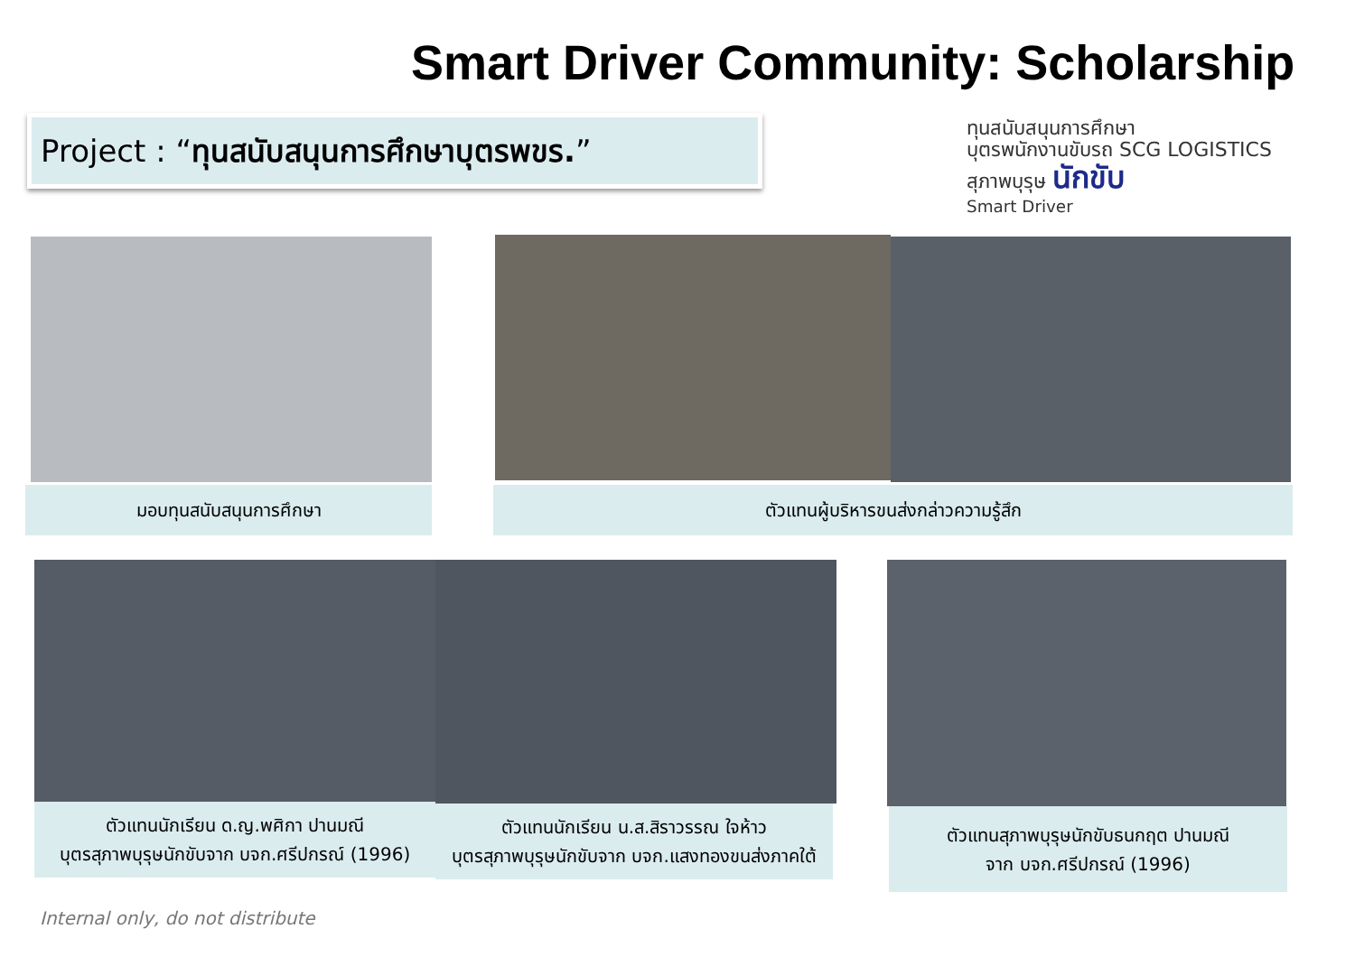Smart Driver Community: Scholarship
Project : “ทุนสนับสนุนการศึกษาบุตรพขร.”
ทุนสนับสนุนการศึกษา
บุตรพนักงานขับรถ SCG LOGISTICS
สุภาพบุรุษ นักขับ
Smart Driver
มอบทุนสนับสนุนการศึกษา ตัวแทนผู้บริหารขนส่งกล่าวความรู้สึก
ตัวแทนนักเรียน ด.ญ.พศิกา ปานมณี
บุตรสุภาพบุรุษนักขับจาก บจก.ศรีปกรณ์ (1996)
ตัวแทนนักเรียน น.ส.สิราวรรณ ใจห้าว
บุตรสุภาพบุรุษนักขับจาก บจก.แสงทองขนส่งภาคใต้
ตัวแทนสุภาพบุรุษนักขับธนกฤต ปานมณี
จาก บจก.ศรีปกรณ์ (1996)
Internal only, do not distribute